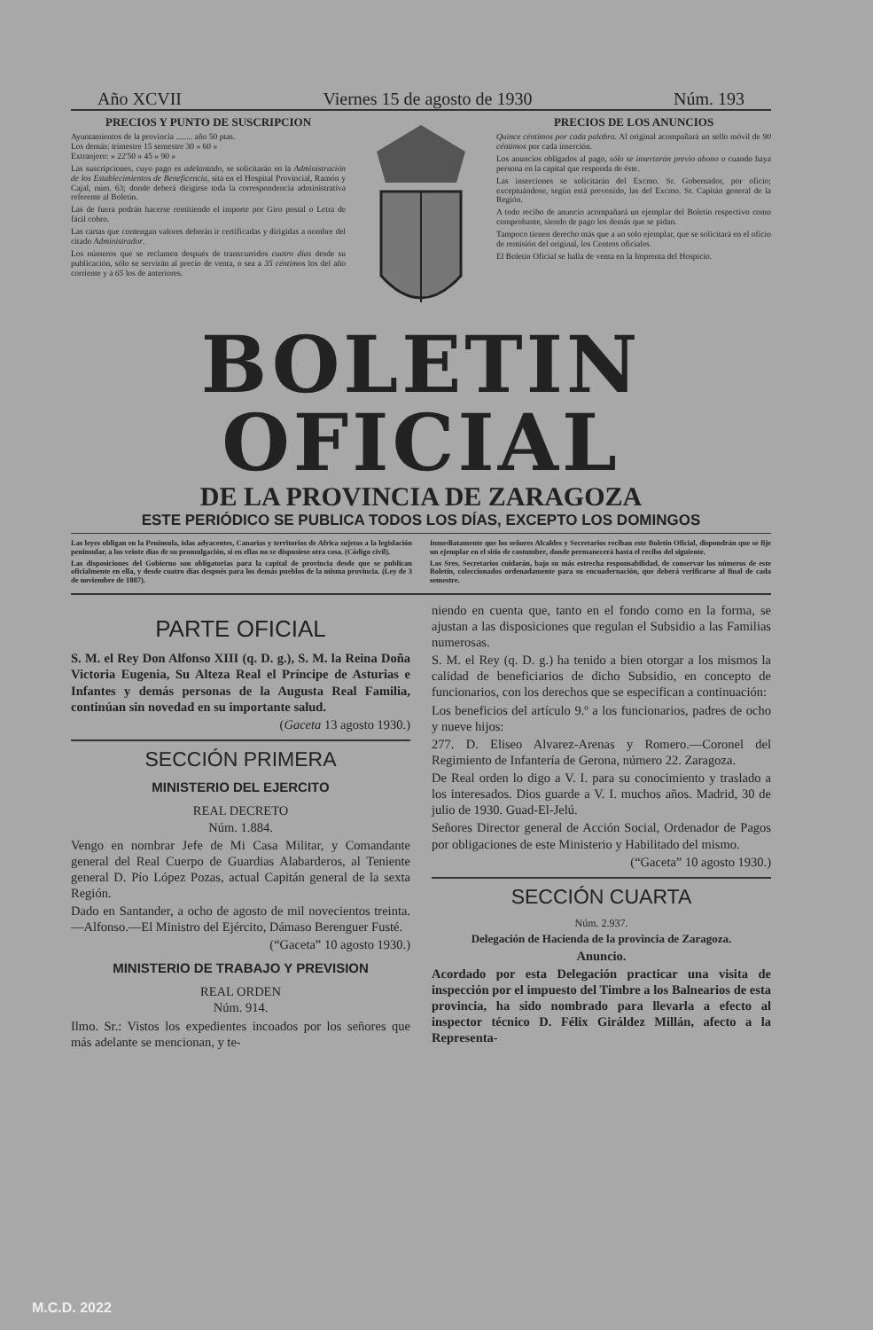Año XCVII Viernes 15 de agosto de 1930 Núm. 193
PRECIOS Y PUNTO DE SUSCRIPCION
Ayuntamientos de la provincia ........ año 50 ptas.
Los demás: trimestre 15 semestre 30 » 60 »
Extranjero: » 22'50 » 45 » 90 »
Las suscripciones, cuyo pago es adelantado, se solicitarán en la Administración de los Establecimientos de Beneficencia, sita en el Hospital Provincial, Ramón y Cajal, núm. 63; donde deberá dirigirse toda la correspondencia administrativa referente al Boletín.
Las de fuera podrán hacerse remitiendo el importe por Giro postal o Letra de fácil cobro.
Las cartas que contengan valores deberán ir certificadas y dirigidas a nombre del citado Administrador.
Los números que se reclamen después de transcurridos cuatro días desde su publicación, sólo se servirán al precio de venta, o sea a 35 céntimos los del año corriente y a 65 los de anteriores.
PRECIOS DE LOS ANUNCIOS
Quince céntimos por cada palabra. Al original acompañará un sello móvil de 90 céntimos por cada inserción.
Los anuncios obligados al pago, sólo se insertarán previo abono o cuando haya persona en la capital que responda de éste.
Las inserciones se solicitarán del Excmo. Sr. Gobernador, por oficio; exceptuándose, según está prevenido, las del Excmo. Sr. Capitán general de la Región.
A todo recibo de anuncio acompañará un ejemplar del Boletín respectivo como comprobante, siendo de pago los demás que se pidan.
Tampoco tienen derecho más que a un solo ejemplar, que se solicitará en el oficio de remisión del original, los Centros oficiales.
El Boletín Oficial se halla de venta en la Imprenta del Hospicio.
BOLETIN OFICIAL
DE LA PROVINCIA DE ZARAGOZA
ESTE PERIÓDICO SE PUBLICA TODOS LOS DÍAS, EXCEPTO LOS DOMINGOS
Las leyes obligan en la Península, islas adyacentes, Canarias y territorios de Africa sujetos a la legislación peninsular, a los veinte días de su promulgación, si en ellas no se dispusiese otra cosa. (Código civil).
Las disposiciones del Gobierno son obligatorias para la capital de provincia desde que se publican oficialmente en ella, y desde cuatro días después para los demás pueblos de la misma provincia. (Ley de 3 de noviembre de 1887).
Inmediatamente que los señores Alcaldes y Secretarios reciban este Boletín Oficial, dispondrán que se fije un ejemplar en el sitio de costumbre, donde permanecerá hasta el recibo del siguiente.
Los Sres. Secretarios cuidarán, bajo su más estrecha responsabilidad, de conservar los números de este Boletín, coleccionados ordenadamente para su encuadernación, que deberá verificarse al final de cada semestre.
PARTE OFICIAL
S. M. el Rey Don Alfonso XIII (q. D. g.), S. M. la Reina Doña Victoria Eugenia, Su Alteza Real el Príncipe de Asturias e Infantes y demás personas de la Augusta Real Familia, continúan sin novedad en su importante salud.
(Gaceta 13 agosto 1930.)
SECCIÓN PRIMERA
MINISTERIO DEL EJERCITO
REAL DECRETO
Núm. 1.884.
Vengo en nombrar Jefe de Mi Casa Militar, y Comandante general del Real Cuerpo de Guardias Alabarderos, al Teniente general D. Pío López Pozas, actual Capitán general de la sexta Región.
Dado en Santander, a ocho de agosto de mil novecientos treinta.—Alfonso.—El Ministro del Ejército, Dámaso Berenguer Fusté.
(“Gaceta” 10 agosto 1930.)
MINISTERIO DE TRABAJO Y PREVISION
REAL ORDEN
Núm. 914.
Ilmo. Sr.: Vistos los expedientes incoados por los señores que más adelante se mencionan, y te-
niendo en cuenta que, tanto en el fondo como en la forma, se ajustan a las disposiciones que regulan el Subsidio a las Familias numerosas.
S. M. el Rey (q. D. g.) ha tenido a bien otorgar a los mismos la calidad de beneficiarios de dicho Subsidio, en concepto de funcionarios, con los derechos que se especifican a continuación:
Los beneficios del artículo 9.º a los funcionarios, padres de ocho y nueve hijos:
277. D. Eliseo Alvarez-Arenas y Romero.—Coronel del Regimiento de Infantería de Gerona, número 22. Zaragoza.
De Real orden lo digo a V. I. para su conocimiento y traslado a los interesados. Dios guarde a V. I. muchos años. Madrid, 30 de julio de 1930. Guad-El-Jelú.
Señores Director general de Acción Social, Ordenador de Pagos por obligaciones de este Ministerio y Habilitado del mismo.
(“Gaceta” 10 agosto 1930.)
SECCIÓN CUARTA
Núm. 2.937.
Delegación de Hacienda de la provincia de Zaragoza.
Anuncio.
Acordado por esta Delegación practicar una visita de inspección por el impuesto del Timbre a los Balnearios de esta provincia, ha sido nombrado para llevarla a efecto al inspector técnico D. Félix Giráldez Millán, afecto a la Representa-
M.C.D. 2022